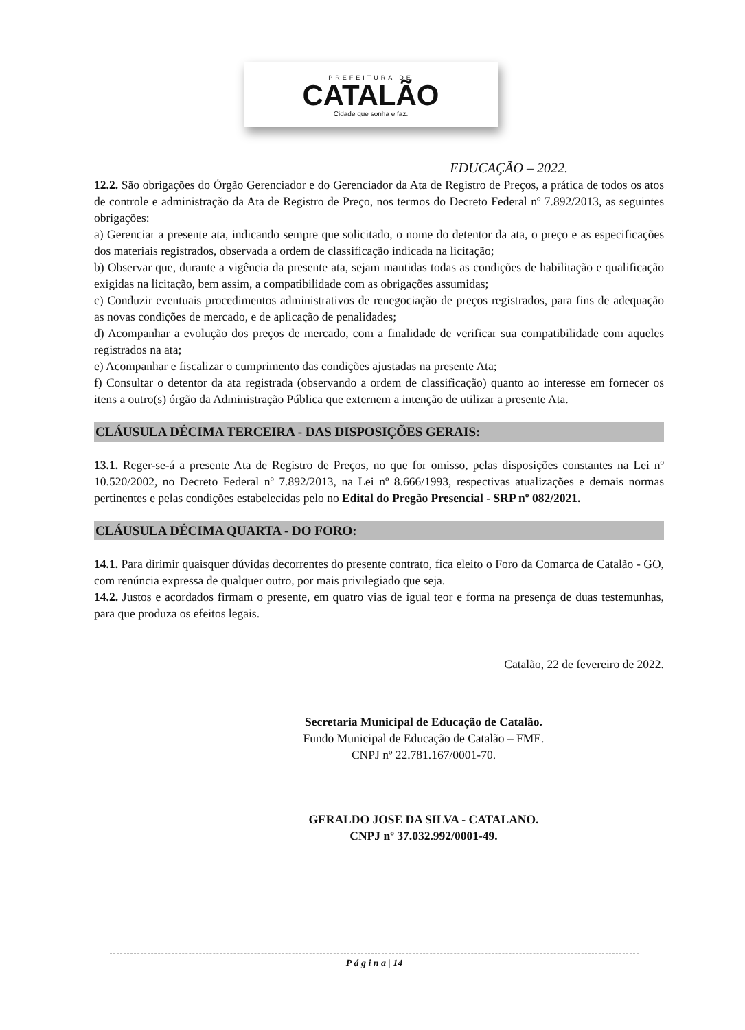PREFEITURA DE
CATALÃO
Cidade que sonha e faz.
EDUCAÇÃO – 2022.
12.2. São obrigações do Órgão Gerenciador e do Gerenciador da Ata de Registro de Preços, a prática de todos os atos de controle e administração da Ata de Registro de Preço, nos termos do Decreto Federal nº 7.892/2013, as seguintes obrigações:
a) Gerenciar a presente ata, indicando sempre que solicitado, o nome do detentor da ata, o preço e as especificações dos materiais registrados, observada a ordem de classificação indicada na licitação;
b) Observar que, durante a vigência da presente ata, sejam mantidas todas as condições de habilitação e qualificação exigidas na licitação, bem assim, a compatibilidade com as obrigações assumidas;
c) Conduzir eventuais procedimentos administrativos de renegociação de preços registrados, para fins de adequação as novas condições de mercado, e de aplicação de penalidades;
d) Acompanhar a evolução dos preços de mercado, com a finalidade de verificar sua compatibilidade com aqueles registrados na ata;
e) Acompanhar e fiscalizar o cumprimento das condições ajustadas na presente Ata;
f) Consultar o detentor da ata registrada (observando a ordem de classificação) quanto ao interesse em fornecer os itens a outro(s) órgão da Administração Pública que externem a intenção de utilizar a presente Ata.
CLÁUSULA DÉCIMA TERCEIRA - DAS DISPOSIÇÕES GERAIS:
13.1. Reger-se-á a presente Ata de Registro de Preços, no que for omisso, pelas disposições constantes na Lei nº 10.520/2002, no Decreto Federal nº 7.892/2013, na Lei nº 8.666/1993, respectivas atualizações e demais normas pertinentes e pelas condições estabelecidas pelo no Edital do Pregão Presencial - SRP nº 082/2021.
CLÁUSULA DÉCIMA QUARTA - DO FORO:
14.1. Para dirimir quaisquer dúvidas decorrentes do presente contrato, fica eleito o Foro da Comarca de Catalão - GO, com renúncia expressa de qualquer outro, por mais privilegiado que seja.
14.2. Justos e acordados firmam o presente, em quatro vias de igual teor e forma na presença de duas testemunhas, para que produza os efeitos legais.
Catalão, 22 de fevereiro de 2022.
Secretaria Municipal de Educação de Catalão.
Fundo Municipal de Educação de Catalão – FME.
CNPJ nº 22.781.167/0001-70.
GERALDO JOSE DA SILVA - CATALANO.
CNPJ nº 37.032.992/0001-49.
P á g i n a | 14